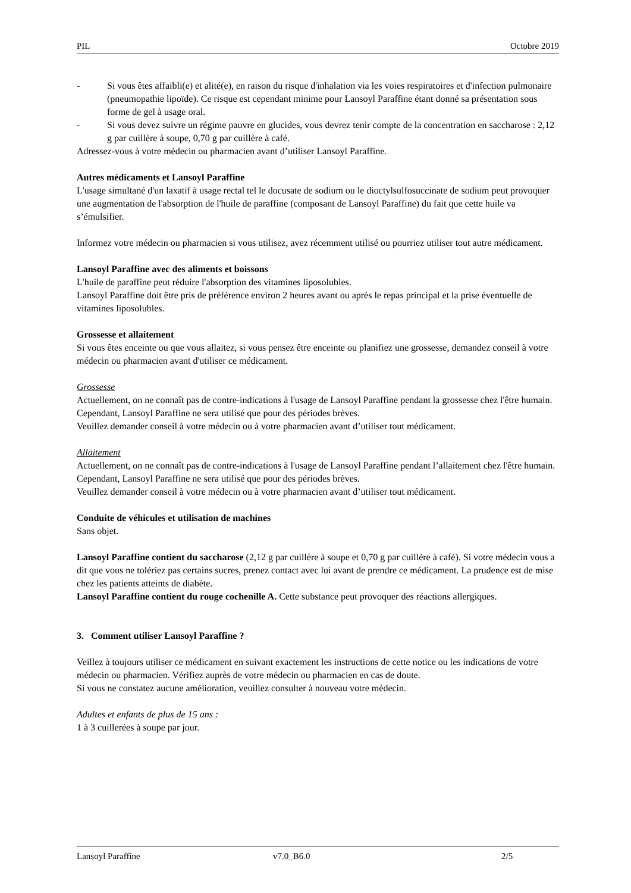PIL Octobre 2019
- Si vous êtes affaibli(e) et alité(e), en raison du risque d'inhalation via les voies respiratoires et d'infection pulmonaire (pneumopathie lipoïde). Ce risque est cependant minime pour Lansoyl Paraffine étant donné sa présentation sous forme de gel à usage oral.
- Si vous devez suivre un régime pauvre en glucides, vous devrez tenir compte de la concentration en saccharose : 2,12 g par cuillère à soupe, 0,70 g par cuillère à café.
Adressez-vous à votre médecin ou pharmacien avant d’utiliser Lansoyl Paraffine.
Autres médicaments et Lansoyl Paraffine
L'usage simultané d'un laxatif à usage rectal tel le docusate de sodium ou le dioctylsulfosuccinate de sodium peut provoquer une augmentation de l'absorption de l'huile de paraffine (composant de Lansoyl Paraffine) du fait que cette huile va s’émulsifier.
Informez votre médecin ou pharmacien si vous utilisez, avez récemment utilisé ou pourriez utiliser tout autre médicament.
Lansoyl Paraffine avec des aliments et boissons
L'huile de paraffine peut réduire l'absorption des vitamines liposolubles.
Lansoyl Paraffine doit être pris de préférence environ 2 heures avant ou après le repas principal et la prise éventuelle de vitamines liposolubles.
Grossesse et allaitement
Si vous êtes enceinte ou que vous allaitez, si vous pensez être enceinte ou planifiez une grossesse, demandez conseil à votre médecin ou pharmacien avant d'utiliser ce médicament.
Grossesse
Actuellement, on ne connaît pas de contre-indications à l'usage de Lansoyl Paraffine pendant la grossesse chez l'être humain. Cependant, Lansoyl Paraffine ne sera utilisé que pour des périodes brèves.
Veuillez demander conseil à votre médecin ou à votre pharmacien avant d’utiliser tout médicament.
Allaitement
Actuellement, on ne connaît pas de contre-indications à l'usage de Lansoyl Paraffine pendant l’allaitement chez l'être humain. Cependant, Lansoyl Paraffine ne sera utilisé que pour des périodes brèves.
Veuillez demander conseil à votre médecin ou à votre pharmacien avant d’utiliser tout médicament.
Conduite de véhicules et utilisation de machines
Sans objet.
Lansoyl Paraffine contient du saccharose (2,12 g par cuillère à soupe et 0,70 g par cuillère à café). Si votre médecin vous a dit que vous ne tolériez pas certains sucres, prenez contact avec lui avant de prendre ce médicament. La prudence est de mise chez les patients atteints de diabète.
Lansoyl Paraffine contient du rouge cochenille A. Cette substance peut provoquer des réactions allergiques.
3. Comment utiliser Lansoyl Paraffine ?
Veillez à toujours utiliser ce médicament en suivant exactement les instructions de cette notice ou les indications de votre médecin ou pharmacien. Vérifiez auprès de votre médecin ou pharmacien en cas de doute.
Si vous ne constatez aucune amélioration, veuillez consulter à nouveau votre médecin.
Adultes et enfants de plus de 15 ans :
1 à 3 cuillerées à soupe par jour.
Lansoyl Paraffine v7.0_B6.0 2/5